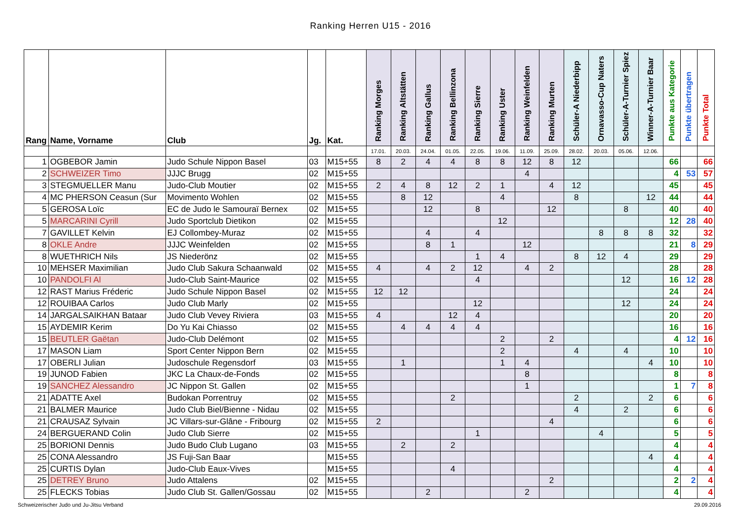Ranking Herren U15 - 2016
| Rang | Name, Vorname | Club | Jg. | Kat. | Ranking Morges | Ranking Altstätten | Ranking Gallus | Ranking Bellinzona | Ranking Sierre | Ranking Uster | Ranking Weinfelden | Ranking Murten | Schüler-A Niederbipp | Ornavasso-Cup Naters | Schüler-A-Turnier Spiez | Winner-A-Turnier Baar | Punkte aus Kategorie | Punkte übertragen | Punkte Total |
| --- | --- | --- | --- | --- | --- | --- | --- | --- | --- | --- | --- | --- | --- | --- | --- | --- | --- | --- | --- |
| | | | | | 17.01. | 20.03. | 24.04. | 01.05. | 22.05. | 19.06. | 11.09. | 25.09. | 28.02. | 20.03. | 05.06. | 12.06. | | | |
| 1 | OGBEBOR Jamin | Judo Schule Nippon Basel | 03 | M15+55 | 8 | 2 | 4 | 4 | 8 | 8 | 12 | 8 | 12 | | | | 66 | | 66 |
| 2 | SCHWEIZER Timo | JJJC Brugg | 02 | M15+55 | | | | | | | 4 | | | | | | 4 | 53 | 57 |
| 3 | STEGMUELLER Manu | Judo-Club Moutier | 02 | M15+55 | 2 | 4 | 8 | 12 | 2 | 1 | | 4 | 12 | | | | 45 | | 45 |
| 4 | MC PHERSON Ceasun (Sur | Movimento Wohlen | 02 | M15+55 | | 8 | 12 | | | 4 | | | 8 | | | 12 | 44 | | 44 |
| 5 | GEROSA Loïc | EC de Judo le Samouraï Bernex | 02 | M15+55 | | | 12 | | 8 | | | 12 | | | 8 | | 40 | | 40 |
| 5 | MARCARINI Cyrill | Judo Sportclub Dietikon | 02 | M15+55 | | | | | | 12 | | | | | | | 12 | 28 | 40 |
| 7 | GAVILLET Kelvin | EJ Collombey-Muraz | 02 | M15+55 | | | 4 | | 4 | | | | | 8 | 8 | 8 | 32 | | 32 |
| 8 | OKLE Andre | JJJC Weinfelden | 02 | M15+55 | | | 8 | 1 | | | 12 | | | | | | 21 | 8 | 29 |
| 8 | WUETHRICH Nils | JS Niederönz | 02 | M15+55 | | | | | 1 | 4 | | | 8 | 12 | 4 | | 29 | | 29 |
| 10 | MEHSER Maximilian | Judo Club Sakura Schaanwald | 02 | M15+55 | 4 | | 4 | 2 | 12 | | 4 | 2 | | | | | 28 | | 28 |
| 10 | PANDOLFI Al | Judo-Club Saint-Maurice | 02 | M15+55 | | | | | 4 | | | | | | 12 | | 16 | 12 | 28 |
| 12 | RAST Marius Fréderic | Judo Schule Nippon Basel | 02 | M15+55 | 12 | 12 | | | | | | | | | | | 24 | | 24 |
| 12 | ROUIBAA Carlos | Judo Club Marly | 02 | M15+55 | | | | | 12 | | | | | | 12 | | 24 | | 24 |
| 14 | JARGALSAIKHAN Bataar | Judo Club Vevey Riviera | 03 | M15+55 | 4 | | | 12 | 4 | | | | | | | | 20 | | 20 |
| 15 | AYDEMIR Kerim | Do Yu Kai Chiasso | 02 | M15+55 | | 4 | 4 | 4 | 4 | | | | | | | | 16 | | 16 |
| 15 | BEUTLER Gaëtan | Judo-Club Delémont | 02 | M15+55 | | | | | | 2 | | 2 | | | | | 4 | 12 | 16 |
| 17 | MASON Liam | Sport Center Nippon Bern | 02 | M15+55 | | | | | | 2 | | | 4 | | 4 | | 10 | | 10 |
| 17 | OBERLI Julian | Judoschule Regensdorf | 03 | M15+55 | | 1 | | | | 1 | 4 | | | | | 4 | 10 | | 10 |
| 19 | JUNOD Fabien | JKC La Chaux-de-Fonds | 02 | M15+55 | | | | | | | 8 | | | | | | 8 | | 8 |
| 19 | SANCHEZ Alessandro | JC Nippon St. Gallen | 02 | M15+55 | | | | | | | 1 | | | | | | 1 | 7 | 8 |
| 21 | ADATTE Axel | Budokan Porrentruy | 02 | M15+55 | | | | 2 | | | | | 2 | | | 2 | 6 | | 6 |
| 21 | BALMER Maurice | Judo Club Biel/Bienne - Nidau | 02 | M15+55 | | | | | | | | | 4 | | 2 | | 6 | | 6 |
| 21 | CRAUSAZ Sylvain | JC Villars-sur-Glâne - Fribourg | 02 | M15+55 | 2 | | | | | | | 4 | | | | | 6 | | 6 |
| 24 | BERGUERAND Colin | Judo Club Sierre | 02 | M15+55 | | | | | 1 | | | | | 4 | | | 5 | | 5 |
| 25 | BORIONI Dennis | Judo Budo Club Lugano | 03 | M15+55 | | 2 | | 2 | | | | | | | | | 4 | | 4 |
| 25 | CONA Alessandro | JS Fuji-San Baar | | M15+55 | | | | | | | | | | | | 4 | 4 | | 4 |
| 25 | CURTIS Dylan | Judo-Club Eaux-Vives | | M15+55 | | | | 4 | | | | | | | | | 4 | | 4 |
| 25 | DETREY Bruno | Judo Attalens | 02 | M15+55 | | | | | | | | 2 | | | | | 2 | 2 | 4 |
| 25 | FLECKS Tobias | Judo Club St. Gallen/Gossau | 02 | M15+55 | | | 2 | | | | 2 | | | | | | 4 | | 4 |
Schweizerischer Judo und Ju-Jitsu Verband 29.09.2016